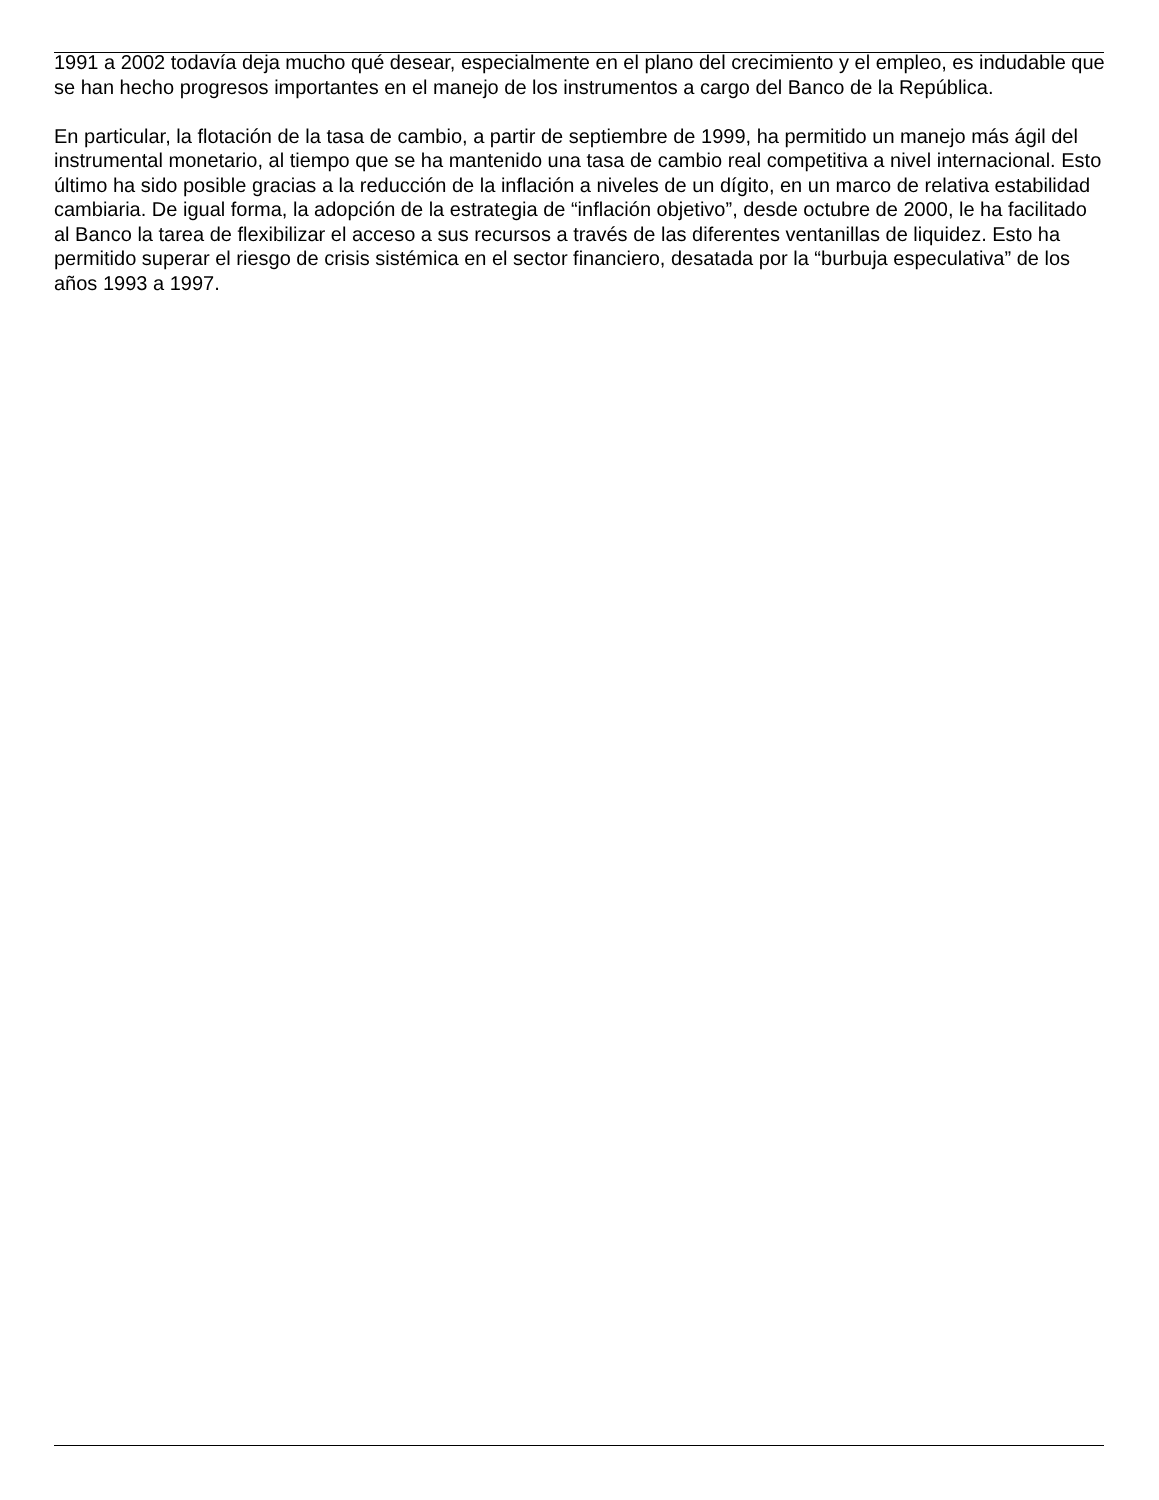1991 a 2002 todavía deja mucho qué desear, especialmente en el plano del crecimiento y el empleo, es indudable que se han hecho progresos importantes en el manejo de los instrumentos a cargo del Banco de la República.
En particular, la flotación de la tasa de cambio, a partir de septiembre de 1999, ha permitido un manejo más ágil del instrumental monetario, al tiempo que se ha mantenido una tasa de cambio real competitiva a nivel internacional. Esto último ha sido posible gracias a la reducción de la inflación a niveles de un dígito, en un marco de relativa estabilidad cambiaria. De igual forma, la adopción de la estrategia de “inflación objetivo”, desde octubre de 2000, le ha facilitado al Banco la tarea de flexibilizar el acceso a sus recursos a través de las diferentes ventanillas de liquidez. Esto ha permitido superar el riesgo de crisis sistémica en el sector financiero, desatada por la “burbuja especulativa” de los años 1993 a 1997.